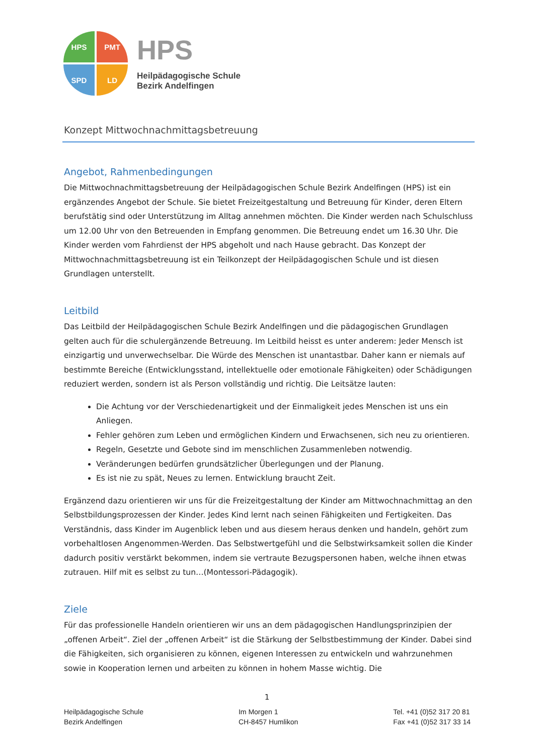HPS PMT
SPD LD
HPS
Heilpädagogische Schule
Bezirk Andelfingen
Konzept Mittwochnachmittagsbetreuung
Angebot, Rahmenbedingungen
Die Mittwochnachmittagsbetreuung der Heilpädagogischen Schule Bezirk Andelfingen (HPS) ist ein ergänzendes Angebot der Schule. Sie bietet Freizeitgestaltung und Betreuung für Kinder, deren Eltern berufstätig sind oder Unterstützung im Alltag annehmen möchten. Die Kinder werden nach Schulschluss um 12.00 Uhr von den Betreuenden in Empfang genommen. Die Betreuung endet um 16.30 Uhr. Die Kinder werden vom Fahrdienst der HPS abgeholt und nach Hause gebracht. Das Konzept der Mittwochnachmittagsbetreuung ist ein Teilkonzept der Heilpädagogischen Schule und ist diesen Grundlagen unterstellt.
Leitbild
Das Leitbild der Heilpädagogischen Schule Bezirk Andelfingen und die pädagogischen Grundlagen gelten auch für die schulergänzende Betreuung. Im Leitbild heisst es unter anderem: Jeder Mensch ist einzigartig und unverwechselbar. Die Würde des Menschen ist unantastbar. Daher kann er niemals auf bestimmte Bereiche (Entwicklungsstand, intellektuelle oder emotionale Fähigkeiten) oder Schädigungen reduziert werden, sondern ist als Person vollständig und richtig. Die Leitsätze lauten:
Die Achtung vor der Verschiedenartigkeit und der Einmaligkeit jedes Menschen ist uns ein Anliegen.
Fehler gehören zum Leben und ermöglichen Kindern und Erwachsenen, sich neu zu orientieren.
Regeln, Gesetzte und Gebote sind im menschlichen Zusammenleben notwendig.
Veränderungen bedürfen grundsätzlicher Überlegungen und der Planung.
Es ist nie zu spät, Neues zu lernen. Entwicklung braucht Zeit.
Ergänzend dazu orientieren wir uns für die Freizeitgestaltung der Kinder am Mittwochnachmittag an den Selbstbildungsprozessen der Kinder. Jedes Kind lernt nach seinen Fähigkeiten und Fertigkeiten. Das Verständnis, dass Kinder im Augenblick leben und aus diesem heraus denken und handeln, gehört zum vorbehaltlosen Angenommen-Werden. Das Selbstwertgefühl und die Selbstwirksamkeit sollen die Kinder dadurch positiv verstärkt bekommen, indem sie vertraute Bezugspersonen haben, welche ihnen etwas zutrauen. Hilf mit es selbst zu tun…(Montessori-Pädagogik).
Ziele
Für das professionelle Handeln orientieren wir uns an dem pädagogischen Handlungsprinzipien der „offenen Arbeit“. Ziel der „offenen Arbeit“ ist die Stärkung der Selbstbestimmung der Kinder. Dabei sind die Fähigkeiten, sich organisieren zu können, eigenen Interessen zu entwickeln und wahrzunehmen sowie in Kooperation lernen und arbeiten zu können in hohem Masse wichtig. Die
1
Heilpädagogische Schule
Bezirk Andelfingen
Im Morgen 1
CH-8457 Humlikon
Tel. +41 (0)52 317 20 81
Fax +41 (0)52 317 33 14